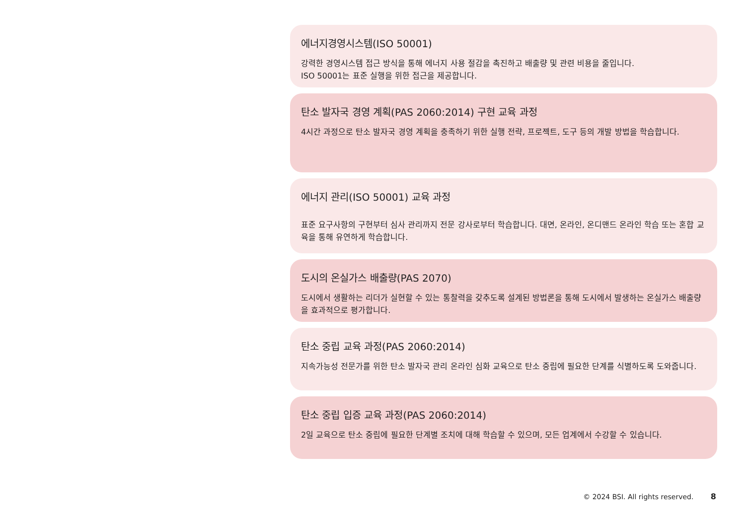에너지경영시스템(ISO 50001)
강력한 경영시스템 접근 방식을 통해 에너지 사용 절감을 촉진하고 배출량 및 관련 비용을 줄입니다.
ISO 50001는 표준 실행을 위한 접근을 제공합니다.
탄소 발자국 경영 계획(PAS 2060:2014) 구현 교육 과정
4시간 과정으로 탄소 발자국 경영 계획을 충족하기 위한 실행 전략, 프로젝트, 도구 등의 개발 방법을 학습합니다.
에너지 관리(ISO 50001) 교육 과정
표준 요구사항의 구현부터 심사 관리까지 전문 강사로부터 학습합니다. 대면, 온라인, 온디맨드 온라인 학습 또는 혼합 교육을 통해 유연하게 학습합니다.
도시의 온실가스 배출량(PAS 2070)
도시에서 생활하는 리더가 실현할 수 있는 통찰력을 갖추도록 설계된 방법론을 통해 도시에서 발생하는 온실가스 배출량을 효과적으로 평가합니다.
탄소 중립 교육 과정(PAS 2060:2014)
지속가능성 전문가를 위한 탄소 발자국 관리 온라인 심화 교육으로 탄소 중립에 필요한 단계를 식별하도록 도와줍니다.
탄소 중립 입증 교육 과정(PAS 2060:2014)
2일 교육으로 탄소 중립에 필요한 단계별 조치에 대해 학습할 수 있으며, 모든 업계에서 수강할 수 있습니다.
© 2024 BSI. All rights reserved. 8